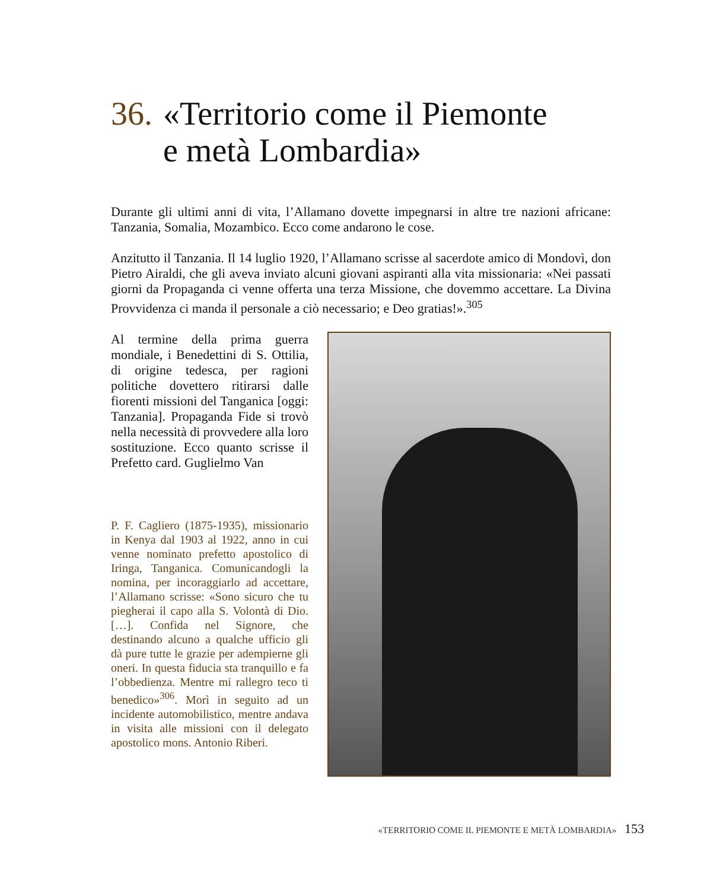36. «Territorio come il Piemonte
e metà Lombardia»
Durante gli ultimi anni di vita, l’Allamano dovette impegnarsi in altre tre nazioni africane: Tanzania, Somalia, Mozambico. Ecco come andarono le cose.
Anzitutto il Tanzania. Il 14 luglio 1920, l’Allamano scrisse al sacerdote amico di Mondovì, don Pietro Airaldi, che gli aveva inviato alcuni giovani aspiranti alla vita missionaria: «Nei passati giorni da Propaganda ci venne offerta una terza Missione, che dovemmo accettare. La Divina Provvidenza ci manda il personale a ciò necessario; e Deo gratias!».<sup>305</sup>
Al termine della prima guerra mondiale, i Benedettini di S. Ottilia, di origine tedesca, per ragioni politiche dovettero ritirarsi dalle fiorenti missioni del Tanganica [oggi: Tanzania]. Propaganda Fide si trovò nella necessità di provvedere alla loro sostituzione. Ecco quanto scrisse il Prefetto card. Guglielmo Van
P. F. Cagliero (1875-1935), missionario in Kenya dal 1903 al 1922, anno in cui venne nominato prefetto apostolico di Iringa, Tanganica. Comunicandogli la nomina, per incoraggiarlo ad accettare, l’Allamano scrisse: «Sono sicuro che tu piegherai il capo alla S. Volontà di Dio. […]. Confida nel Signore, che destinando alcuno a qualche ufficio gli dà pure tutte le grazie per adempierne gli oneri. In questa fiducia sta tranquillo e fa l’obbedienza. Mentre mi rallegro teco ti benedico»<sup>306</sup>. Morì in seguito ad un incidente automobilistico, mentre andava in visita alle missioni con il delegato apostolico mons. Antonio Riberi.
«TERRITORIO COME IL PIEMONTE E METÀ LOMBARDIA» 153